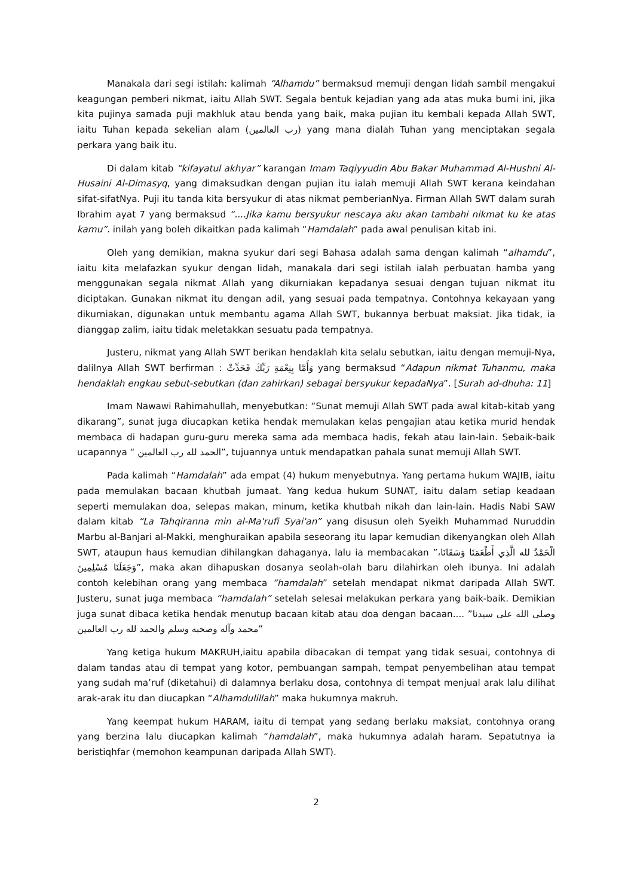Manakala dari segi istilah: kalimah “Alhamdu” bermaksud memuji dengan lidah sambil mengakui keagungan pemberi nikmat, iaitu Allah SWT. Segala bentuk kejadian yang ada atas muka bumi ini, jika kita pujinya samada puji makhluk atau benda yang baik, maka pujian itu kembali kepada Allah SWT, iaitu Tuhan kepada sekelian alam (رب العالمين) yang mana dialah Tuhan yang menciptakan segala perkara yang baik itu.
Di dalam kitab “kifayatul akhyar” karangan Imam Taqiyyudin Abu Bakar Muhammad Al-Hushni Al-Husaini Al-Dimasyq, yang dimaksudkan dengan pujian itu ialah memuji Allah SWT kerana keindahan sifat-sifatNya. Puji itu tanda kita bersyukur di atas nikmat pemberianNya. Firman Allah SWT dalam surah Ibrahim ayat 7 yang bermaksud “....Jika kamu bersyukur nescaya aku akan tambahi nikmat ku ke atas kamu”. inilah yang boleh dikaitkan pada kalimah “Hamdalah” pada awal penulisan kitab ini.
Oleh yang demikian, makna syukur dari segi Bahasa adalah sama dengan kalimah “alhamdu”, iaitu kita melafazkan syukur dengan lidah, manakala dari segi istilah ialah perbuatan hamba yang menggunakan segala nikmat Allah yang dikurniakan kepadanya sesuai dengan tujuan nikmat itu diciptakan. Gunakan nikmat itu dengan adil, yang sesuai pada tempatnya. Contohnya kekayaan yang dikurniakan, digunakan untuk membantu agama Allah SWT, bukannya berbuat maksiat. Jika tidak, ia dianggap zalim, iaitu tidak meletakkan sesuatu pada tempatnya.
Justeru, nikmat yang Allah SWT berikan hendaklah kita selalu sebutkan, iaitu dengan memuji-Nya, dalilnya Allah SWT berfirman : وَأَمَّا بِنِعْمَةِ رَبِّكَ فَحَدِّثْ yang bermaksud “Adapun nikmat Tuhanmu, maka hendaklah engkau sebut-sebutkan (dan zahirkan) sebagai bersyukur kepadaNya”. [Surah ad-dhuha: 11]
Imam Nawawi Rahimahullah, menyebutkan: “Sunat memuji Allah SWT pada awal kitab-kitab yang dikarang”, sunat juga diucapkan ketika hendak memulakan kelas pengajian atau ketika murid hendak membaca di hadapan guru-guru mereka sama ada membaca hadis, fekah atau lain-lain. Sebaik-baik ucapannya “ الحمد لله رب العالمين”, tujuannya untuk mendapatkan pahala sunat memuji Allah SWT.
Pada kalimah “Hamdalah” ada empat (4) hukum menyebutnya. Yang pertama hukum WAJIB, iaitu pada memulakan bacaan khutbah jumaat. Yang kedua hukum SUNAT, iaitu dalam setiap keadaan seperti memulakan doa, selepas makan, minum, ketika khutbah nikah dan lain-lain. Hadis Nabi SAW dalam kitab “La Tahqiranna min al-Ma'rufi Syai'an” yang disusun oleh Syeikh Muhammad Nuruddin Marbu al-Banjari al-Makki, menghuraikan apabila seseorang itu lapar kemudian dikenyangkan oleh Allah SWT, ataupun haus kemudian dihilangkan dahaganya, lalu ia membacakan ”الْحَمْدُ لله الَّذِي أَطْعَمَنَا وَسَقَانَا، وَجَعَلَنَا مُسْلِمِينَ”, maka akan dihapuskan dosanya seolah-olah baru dilahirkan oleh ibunya. Ini adalah contoh kelebihan orang yang membaca “hamdalah” setelah mendapat nikmat daripada Allah SWT. Justeru, sunat juga membaca “hamdalah” setelah selesai melakukan perkara yang baik-baik. Demikian juga sunat dibaca ketika hendak menutup bacaan kitab atau doa dengan bacaan.... ”وصلى الله على سيدنا محمد وآله وصحبه وسلم والحمد لله رب العالمين”
Yang ketiga hukum MAKRUH,iaitu apabila dibacakan di tempat yang tidak sesuai, contohnya di dalam tandas atau di tempat yang kotor, pembuangan sampah, tempat penyembelihan atau tempat yang sudah ma’ruf (diketahui) di dalamnya berlaku dosa, contohnya di tempat menjual arak lalu dilihat arak-arak itu dan diucapkan “Alhamdulillah” maka hukumnya makruh.
Yang keempat hukum HARAM, iaitu di tempat yang sedang berlaku maksiat, contohnya orang yang berzina lalu diucapkan kalimah “hamdalah”, maka hukumnya adalah haram. Sepatutnya ia beristiqhfar (memohon keampunan daripada Allah SWT).
2